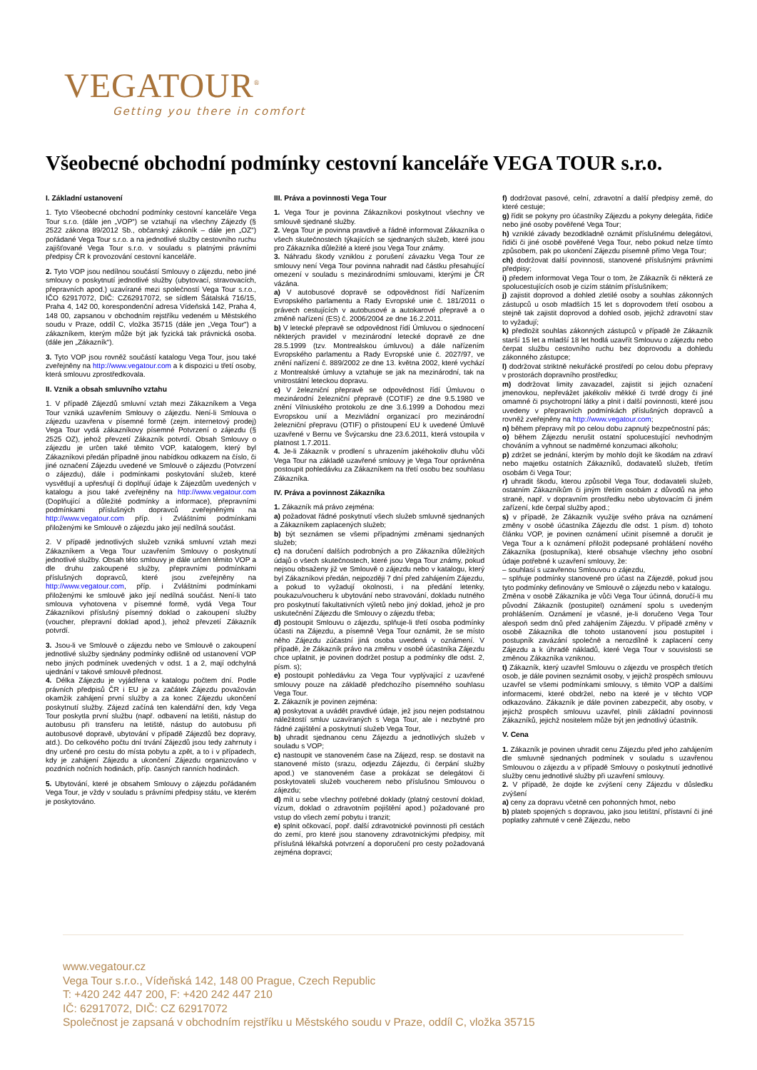VEGATOUR<sup>®</sup>
Getting you there in comfort
Všeobecné obchodní podmínky cestovní kanceláře VEGA TOUR s.r.o.
I. Základní ustanovení
1. Tyto Všeobecné obchodní podmínky cestovní kanceláře Vega Tour s.r.o. (dále jen „VOP“) se vztahují na všechny Zájezdy (§ 2522 zákona 89/2012 Sb., občanský zákoník – dále jen „OZ“) pořádané Vega Tour s.r.o. a na jednotlivé služby cestovního ruchu zajišťované Vega Tour s.r.o. v souladu s platnými právními předpisy ČR k provozování cestovní kanceláře.
2. Tyto VOP jsou nedílnou součástí Smlouvy o zájezdu, nebo jiné smlouvy o poskytnutí jednotlivé služby (ubytovací, stravovacích, přepravních apod.) uzavírané mezi společností Vega Tour s.r.o., IČO 62917072, DIČ: CZ62917072, se sídlem Šátalská 716/15, Praha 4, 142 00, korespondenční adresa Vídeňská 142, Praha 4, 148 00, zapsanou v obchodním rejstříku vedeném u Městského soudu v Praze, oddíl C, vložka 35715 (dále jen „Vega Tour“) a zákazníkem, kterým může být jak fyzická tak právnická osoba. (dále jen „Zákazník“).
3. Tyto VOP jsou rovněž součástí katalogu Vega Tour, jsou také zveřejněny na http://www.vegatour.com a k dispozici u třetí osoby, která smlouvu zprostředkovala.
II. Vznik a obsah smluvního vztahu
1. V případě Zájezdů smluvní vztah mezi Zákazníkem a Vega Tour vzniká uzavřením Smlouvy o zájezdu. Není-li Smlouva o zájezdu uzavřena v písemné formě (zejm. internetový prodej) Vega Tour vydá zákazníkovy písemné Potvrzení o zájezdu (§ 2525 OZ), jehož převzetí Zákazník potvrdí. Obsah Smlouvy o zájezdu je určen také těmito VOP, katalogem, který byl Zákazníkovi předán případně jinou nabídkou odkazem na číslo, či jiné označení Zájezdu uvedené ve Smlouvě o zájezdu (Potvrzení o zájezdu), dále i podmínkami poskytování služeb, které vysvětlují a upřesňují či doplňují údaje k Zájezdům uvedených v katalogu a jsou také zveřejněny na http://www.vegatour.com (Doplňující a důležité podmínky a informace), přepravními podmínkami příslušných dopravců zveřejněnými na http://www.vegatour.com příp. i Zvláštními podmínkami přiloženými ke Smlouvě o zájezdu jako její nedílná součást.
2. V případě jednotlivých služeb vzniká smluvní vztah mezi Zákazníkem a Vega Tour uzavřením Smlouvy o poskytnutí jednotlivé služby. Obsah této smlouvy je dále určen těmito VOP a dle druhu zakoupené služby, přepravními podmínkami příslušných dopravců, které jsou zveřejněny na http://www.vegatour.com, příp. i Zvláštními podmínkami přiloženými ke smlouvě jako její nedílná součást. Není-li tato smlouva vyhotovena v písemné formě, vydá Vega Tour Zákazníkovi příslušný písemný doklad o zakoupení služby (voucher, přepravní doklad apod.), jehož převzetí Zákazník potvrdí.
3. Jsou-li ve Smlouvě o zájezdu nebo ve Smlouvě o zakoupení jednotlivé služby sjednány podmínky odlišně od ustanovení VOP nebo jiných podmínek uvedených v odst. 1 a 2, mají odchylná ujednání v takové smlouvě přednost.
4. Délka Zájezdu je vyjádřena v katalogu počtem dní. Podle právních předpisů ČR i EU je za začátek Zájezdu považován okamžik zahájení první služby a za konec Zájezdu ukončení poskytnutí služby. Zájezd začíná ten kalendářní den, kdy Vega Tour poskytla první službu (např. odbavení na letišti, nástup do autobusu při transferu na letiště, nástup do autobusu při autobusové dopravě, ubytování v případě Zájezdů bez dopravy, atd.). Do celkového počtu dní trvání Zájezdů jsou tedy zahrnuty i dny určené pro cestu do místa pobytu a zpět, a to i v případech, kdy je zahájení Zájezdu a ukončení Zájezdu organizováno v pozdních nočních hodinách, příp. časných ranních hodinách.
5. Ubytování, které je obsahem Smlouvy o zájezdu pořádaném Vega Tour, je vždy v souladu s právními předpisy státu, ve kterém je poskytováno.
III. Práva a povinnosti Vega Tour
1. Vega Tour je povinna Zákazníkovi poskytnout všechny ve smlouvě sjednané služby.
2. Vega Tour je povinna pravdivě a řádně informovat Zákazníka o všech skutečnostech týkajících se sjednaných služeb, které jsou pro Zákazníka důležité a které jsou Vega Tour známy.
3. Náhradu škody vzniklou z porušení závazku Vega Tour ze smlouvy není Vega Tour povinna nahradit nad částku přesahující omezení v souladu s mezinárodními smlouvami, kterými je ČR vázána.
a) V autobusové dopravě se odpovědnost řídí Nařízením Evropského parlamentu a Rady Evropské unie č. 181/2011 o právech cestujících v autobusové a autokarové přepravě a o změně nařízení (ES) č. 2006/2004 ze dne 16.2.2011.
b) V letecké přepravě se odpovědnost řídí Úmluvou o sjednocení některých pravidel v mezinárodní letecké dopravě ze dne 28.5.1999 (tzv. Montrealskou úmluvou) a dále nařízením Evropského parlamentu a Rady Evropské unie č. 2027/97, ve znění nařízení č. 889/2002 ze dne 13. května 2002, které vychází z Montrealské úmluvy a vztahuje se jak na mezinárodní, tak na vnitrostátní leteckou dopravu.
c) V železniční přepravě se odpovědnost řídí Úmluvou o mezinárodní železniční přepravě (COTIF) ze dne 9.5.1980 ve znění Vilniuského protokolu ze dne 3.6.1999 a Dohodou mezi Evropskou unií a Mezivládní organizací pro mezinárodní železniční přepravu (OTIF) o přistoupení EU k uvedené Úmluvě uzavřené v Bernu ve Švýcarsku dne 23.6.2011, která vstoupila v platnost 1.7.2011.
4. Je-li Zákazník v prodlení s uhrazením jakéhokoliv dluhu vůči Vega Tour na základě uzavřené smlouvy je Vega Tour oprávněna postoupit pohledávku za Zákazníkem na třetí osobu bez souhlasu Zákazníka.
IV. Práva a povinnost Zákazníka
1. Zákazník má právo zejména:
a) požadovat řádné poskytnutí všech služeb smluvně sjednaných a Zákazníkem zaplacených služeb;
b) být seznámen se všemi případnými změnami sjednaných služeb;
c) na doručení dalších podrobných a pro Zákazníka důležitých údajů o všech skutečnostech, které jsou Vega Tour známy, pokud nejsou obsaženy již ve Smlouvě o zájezdu nebo v katalogu, který byl Zákazníkovi předán, nejpozději 7 dní před zahájením Zájezdu, a pokud to vyžadují okolnosti, i na předání letenky, poukazu/voucheru k ubytování nebo stravování, dokladu nutného pro poskytnutí fakultativních výletů nebo jiný doklad, jehož je pro uskutečnění Zájezdu dle Smlouvy o zájezdu třeba;
d) postoupit Smlouvu o zájezdu, splňuje-li třetí osoba podmínky účasti na Zájezdu, a písemně Vega Tour oznámit, že se místo něho Zájezdu zúčastní jiná osoba uvedená v oznámení. V případě, že Zákazník právo na změnu v osobě účastníka Zájezdu chce uplatnit, je povinen dodržet postup a podmínky dle odst. 2, písm. s);
e) postoupit pohledávku za Vega Tour vyplývající z uzavřené smlouvy pouze na základě předchozího písemného souhlasu Vega Tour.
2. Zákazník je povinen zejména:
a) poskytovat a uvádět pravdivé údaje, jež jsou nejen podstatnou náležitostí smluv uzavíraných s Vega Tour, ale i nezbytné pro řádné zajištění a poskytnutí služeb Vega Tour,
b) uhradit sjednanou cenu Zájezdu a jednotlivých služeb v souladu s VOP;
c) nastoupit ve stanoveném čase na Zájezd, resp. se dostavit na stanovené místo (srazu, odjezdu Zájezdu, či čerpání služby apod.) ve stanoveném čase a prokázat se delegátovi či poskytovateli služeb voucherem nebo příslušnou Smlouvou o zájezdu;
d) mít u sebe všechny potřebné doklady (platný cestovní doklad, vízum, doklad o zdravotním pojištění apod.) požadované pro vstup do všech zemí pobytu i tranzit;
e) splnit očkovací, popř. další zdravotnické povinnosti při cestách do zemí, pro které jsou stanoveny zdravotnickými předpisy, mít příslušná lékařská potvrzení a doporučení pro cesty požadovaná zejména dopravci;
f) dodržovat pasové, celní, zdravotní a další předpisy země, do které cestuje;
g) řídit se pokyny pro účastníky Zájezdu a pokyny delegáta, řidiče nebo jiné osoby pověřené Vega Tour;
h) vzniklé závady bezodkladně oznámit příslušnému delegátovi, řidiči či jiné osobě pověřené Vega Tour, nebo pokud nelze tímto způsobem, pak po ukončení Zájezdu písemně přímo Vega Tour;
ch) dodržovat další povinnosti, stanovené příslušnými právními předpisy;
i) předem informovat Vega Tour o tom, že Zákazník či některá ze spolucestujících osob je cizím státním příslušníkem;
j) zajistit doprovod a dohled zletilé osoby a souhlas zákonných zástupců u osob mladších 15 let s doprovodem třetí osobou a stejně tak zajistit doprovod a dohled osob, jejichž zdravotní stav to vyžadují;
k) předložit souhlas zákonných zástupců v případě že Zákazník starší 15 let a mladší 18 let hodlá uzavřít Smlouvu o zájezdu nebo čerpat službu cestovního ruchu bez doprovodu a dohledu zákonného zástupce;
l) dodržovat striktně nekuřácké prostředí po celou dobu přepravy v prostorách dopravního prostředku;
m) dodržovat limity zavazadel, zajistit si jejich označení jmenovkou, nepřevážet jakékoliv měkké či tvrdé drogy či jiné omamné či psychotropní látky a plnit i další povinnosti, které jsou uvedeny v přepravních podmínkách příslušných dopravců a rovněž zveřejněny na http://www.vegatour.com;
n) během přepravy mít po celou dobu zapnutý bezpečnostní pás;
o) během Zájezdu nerušit ostatní spolucestující nevhodným chováním a vyhnout se nadměrné konzumaci alkoholu;
p) zdržet se jednání, kterým by mohlo dojít ke škodám na zdraví nebo majetku ostatních Zákazníků, dodavatelů služeb, třetím osobám či Vega Tour;
r) uhradit škodu, kterou způsobil Vega Tour, dodavateli služeb, ostatním Zákazníkům či jiným třetím osobám z důvodů na jeho straně, např. v dopravním prostředku nebo ubytovacím či jiném zařízení, kde čerpal služby apod.;
s) v případě, že Zákazník využije svého práva na oznámení změny v osobě účastníka Zájezdu dle odst. 1 písm. d) tohoto článku VOP, je povinen oznámení učinit písemně a doručit je Vega Tour a k oznámení přiložit podepsané prohlášení nového Zákazníka (postupníka), které obsahuje všechny jeho osobní údaje potřebné k uzavření smlouvy, že:
– souhlasí s uzavřenou Smlouvou o zájezdu,
– splňuje podmínky stanovené pro účast na Zájezdě, pokud jsou tyto podmínky definovány ve Smlouvě o zájezdu nebo v katalogu.
Změna v osobě Zákazníka je vůči Vega Tour účinná, doručí-li mu původní Zákazník (postupitel) oznámení spolu s uvedeným prohlášením. Oznámení je včasné, je-li doručeno Vega Tour alespoň sedm dnů před zahájením Zájezdu. V případě změny v osobě Zákazníka dle tohoto ustanovení jsou postupitel i postupník zavázání společně a nerozdílně k zaplacení ceny Zájezdu a k úhradě nákladů, které Vega Tour v souvislosti se změnou Zákazníka vzniknou.
t) Zákazník, který uzavřel Smlouvu o zájezdu ve prospěch třetích osob, je dále povinen seznámit osoby, v jejichž prospěch smlouvu uzavřel se všemi podmínkami smlouvy, s těmito VOP a dalšími informacemi, které obdržel, nebo na které je v těchto VOP odkazováno. Zákazník je dále povinen zabezpečit, aby osoby, v jejichž prospěch smlouvu uzavřel, plnili základní povinnosti Zákazníků, jejichž nositelem může být jen jednotlivý účastník.
V. Cena
1. Zákazník je povinen uhradit cenu Zájezdu před jeho zahájením dle smluvně sjednaných podmínek v souladu s uzavřenou Smlouvou o zájezdu a v případě Smlouvy o poskytnutí jednotlivé služby cenu jednotlivé služby při uzavření smlouvy.
2. V případě, že dojde ke zvýšení ceny Zájezdu v důsledku zvýšení
a) ceny za dopravu včetně cen pohonných hmot, nebo
b) plateb spojených s dopravou, jako jsou letištní, přístavní či jiné poplatky zahrnuté v ceně Zájezdu, nebo
www.vegatour.cz
Vega Tour s.r.o., Vídeňská 142, 148 00 Prague, Czech Republic
T: +420 242 447 200, F: +420 242 447 210
IČ: 62917072, DIČ: CZ 62917072
Společnost je zapsaná v obchodním rejstříku u Městského soudu v Praze, oddíl C, vložka 35715